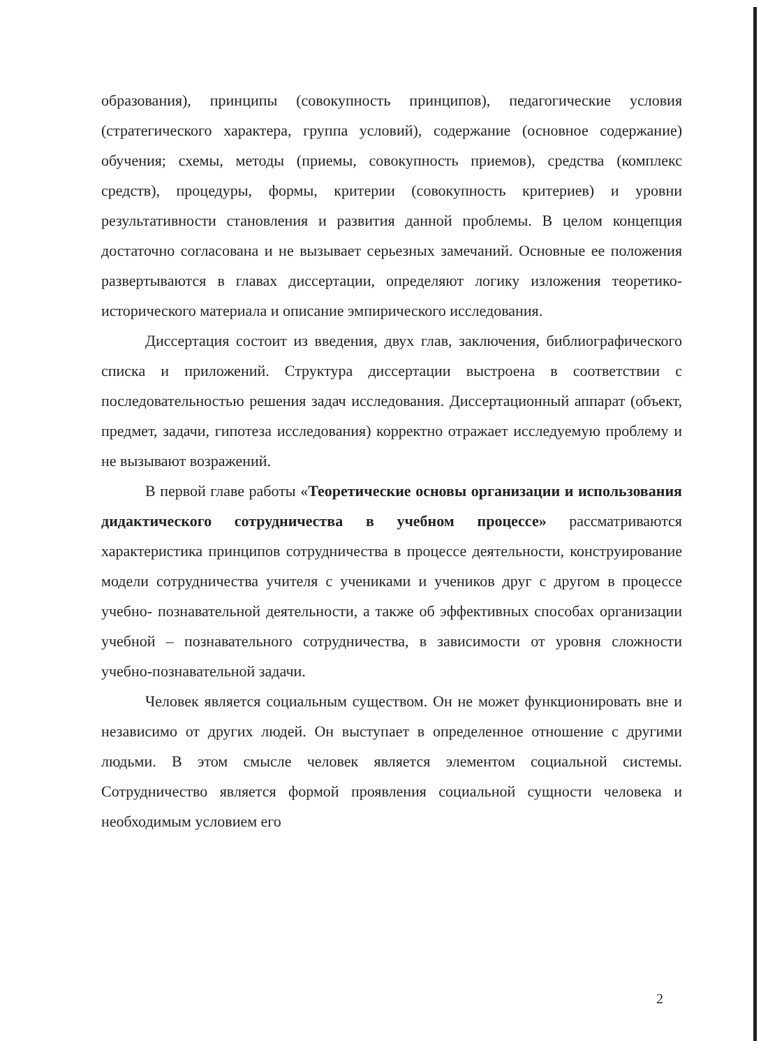образования), принципы (совокупность принципов), педагогические условия (стратегического характера, группа условий), содержание (основное содержание) обучения; схемы, методы (приемы, совокупность приемов), средства (комплекс средств), процедуры, формы, критерии (совокупность критериев) и уровни результативности становления и развития данной проблемы. В целом концепция достаточно согласована и не вызывает серьезных замечаний. Основные ее положения развертываются в главах диссертации, определяют логику изложения теоретико-исторического материала и описание эмпирического исследования.
Диссертация состоит из введения, двух глав, заключения, библиографического списка и приложений. Структура диссертации выстроена в соответствии с последовательностью решения задач исследования. Диссертационный аппарат (объект, предмет, задачи, гипотеза исследования) корректно отражает исследуемую проблему и не вызывают возражений.
В первой главе работы «Теоретические основы организации и использования дидактического сотрудничества в учебном процессе» рассматриваются характеристика принципов сотрудничества в процессе деятельности, конструирование модели сотрудничества учителя с учениками и учеников друг с другом в процессе учебно- познавательной деятельности, а также об эффективных способах организации учебной – познавательного сотрудничества, в зависимости от уровня сложности учебно-познавательной задачи.
Человек является социальным существом. Он не может функционировать вне и независимо от других людей. Он выступает в определенное отношение с другими людьми. В этом смысле человек является элементом социальной системы. Сотрудничество является формой проявления социальной сущности человека и необходимым условием его
2